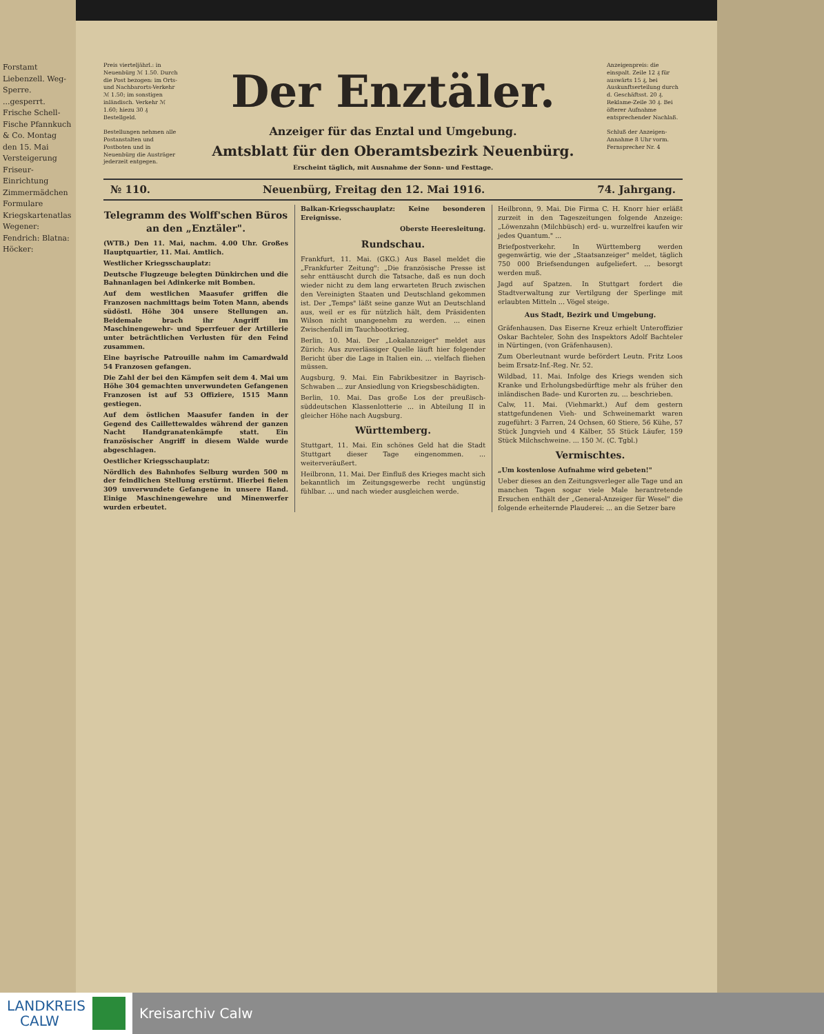Forstamt Liebenzell. Weg-Sperre. ...gesperrt. Frische Schell-Fische Pfannkuch & Co. Montag den 15. Mai Versteigerung Friseur-Einrichtung Zimmermädchen Formulare Kriegskartenatlas Wegener: Fendrich: Blatna: Höcker:
Preis vierteljährl.: in Neuenbürg ℳ 1.50. Durch die Post bezogen: im Orts- und Nachbarorts-Verkehr ℳ 1.50; im sonstigen inländisch. Verkehr ℳ 1.60; hiezu 30 ₰ Bestellgeld.
Bestellungen nehmen alle Postanstalten und Postboten und in Neuenbürg die Austräger jederzeit entgegen.
Der Enztäler.
Anzeiger für das Enztal und Umgebung.
Amtsblatt für den Oberamtsbezirk Neuenbürg.
Erscheint täglich, mit Ausnahme der Sonn- und Festtage.
Anzeigenpreis: die einspalt. Zeile 12 ₰ für auswärts 15 ₰, bei Auskunftserteilung durch d. Geschäftsst. 20 ₰. Reklame-Zeile 30 ₰. Bei öfterer Aufnahme entsprechender Nachlaß.
Schluß der Anzeigen-Annahme 8 Uhr vorm. Fernsprecher Nr. 4
№ 110. Neuenbürg, Freitag den 12. Mai 1916. 74. Jahrgang.
Telegramm des Wolff'schen Büros an den „Enztäler".
(WTB.) Den 11. Mai, nachm. 4.00 Uhr. Großes Hauptquartier, 11. Mai. Amtlich.
Westlicher Kriegsschauplatz:
Deutsche Flugzeuge belegten Dünkirchen und die Bahnanlagen bei Adinkerke mit Bomben.
Auf dem westlichen Maasufer griffen die Franzosen nachmittags beim Toten Mann, abends südöstl. Höhe 304 unsere Stellungen an. Beidemale brach ihr Angriff im Maschinengewehr- und Sperrfeuer der Artillerie unter beträchtlichen Verlusten für den Feind zusammen.
Eine bayrische Patrouille nahm im Camardwald 54 Franzosen gefangen.
Die Zahl der bei den Kämpfen seit dem 4. Mai um Höhe 304 gemachten unverwundeten Gefangenen Franzosen ist auf 53 Offiziere, 1515 Mann gestiegen.
Auf dem östlichen Maasufer fanden in der Gegend des Caillettewaldes während der ganzen Nacht Handgranatenkämpfe statt. Ein französischer Angriff in diesem Walde wurde abgeschlagen.
Oestlicher Kriegsschauplatz:
Nördlich des Bahnhofes Selburg wurden 500 m der feindlichen Stellung erstürmt. Hierbei fielen 309 unverwundete Gefangene in unsere Hand. Einige Maschinengewehre und Minenwerfer wurden erbeutet.
Balkan-Kriegsschauplatz: Keine besonderen Ereignisse.
Oberste Heeresleitung.
Rundschau.
Frankfurt, 11. Mai. (GKG.) Aus Basel meldet die „Frankfurter Zeitung": „Die französische Presse ist sehr enttäuscht durch die Tatsache, daß es nun doch wieder nicht zu dem lang erwarteten Bruch zwischen den Vereinigten Staaten und Deutschland gekommen ist. Der „Temps" läßt seine ganze Wut an Deutschland aus, weil er es für nützlich hält, dem Präsidenten Wilson nicht unangenehm zu werden. ... einen Zwischenfall im Tauchbootkrieg.
Berlin, 10. Mai. Der „Lokalanzeiger" meldet aus Zürich: Aus zuverlässiger Quelle läuft hier folgender Bericht über die Lage in Italien ein. ... vielfach fliehen müssen.
Augsburg, 9. Mai. Ein Fabrikbesitzer in Bayrisch-Schwaben ... zur Ansiedlung von Kriegsbeschädigten.
Berlin, 10. Mai. Das große Los der preußisch-süddeutschen Klassenlotterie ... in Abteilung II in gleicher Höhe nach Augsburg.
Württemberg.
Stuttgart, 11. Mai. Ein schönes Geld hat die Stadt Stuttgart dieser Tage eingenommen. ... weiterveräußert.
Heilbronn, 11. Mai. Der Einfluß des Krieges macht sich bekanntlich im Zeitungsgewerbe recht ungünstig fühlbar. ... und nach wieder ausgleichen werde.
Heilbronn, 9. Mai. Die Firma C. H. Knorr hier erläßt zurzeit in den Tageszeitungen folgende Anzeige: „Löwenzahn (Milchbüsch) erd- u. wurzelfrei kaufen wir jedes Quantum." ...
Briefpostverkehr. In Württemberg werden gegenwärtig, wie der „Staatsanzeiger" meldet, täglich 750 000 Briefsendungen aufgeliefert. ... besorgt werden muß.
Jagd auf Spatzen. In Stuttgart fordert die Stadtverwaltung zur Vertilgung der Sperlinge mit erlaubten Mitteln ... Vögel steige.
Aus Stadt, Bezirk und Umgebung.
Gräfenhausen. Das Eiserne Kreuz erhielt Unteroffizier Oskar Bachteler, Sohn des Inspektors Adolf Bachteler in Nürtingen, (von Gräfenhausen).
Zum Oberleutnant wurde befördert Leutn. Fritz Loos beim Ersatz-Inf.-Reg. Nr. 52.
Wildbad, 11. Mai. Infolge des Kriegs wenden sich Kranke und Erholungsbedürftige mehr als früher den inländischen Bade- und Kurorten zu. ... beschrieben.
Calw, 11. Mai. (Viehmarkt.) Auf dem gestern stattgefundenen Vieh- und Schweinemarkt waren zugeführt: 3 Farren, 24 Ochsen, 60 Stiere, 56 Kühe, 57 Stück Jungvieh und 4 Kälber, 55 Stück Läufer, 159 Stück Milchschweine. ... 150 ℳ. (C. Tgbl.)
Vermischtes.
„Um kostenlose Aufnahme wird gebeten!"
Ueber dieses an den Zeitungsverleger alle Tage und an manchen Tagen sogar viele Male herantretende Ersuchen enthält der „General-Anzeiger für Wesel" die folgende erheiternde Plauderei: ... an die Setzer bare
LANDKREIS
CALW
Kreisarchiv Calw